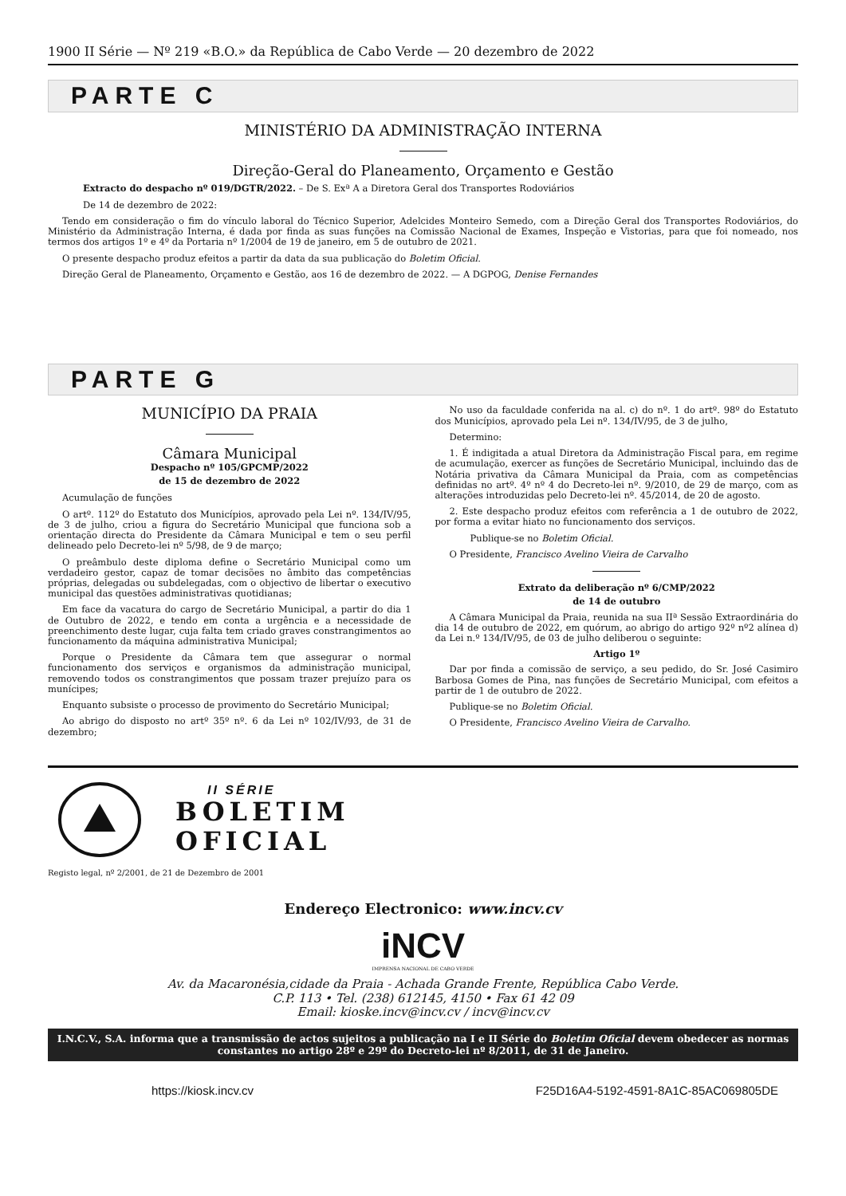1900 II Série — Nº 219 «B.O.» da República de Cabo Verde — 20 dezembro de 2022
PARTE C
MINISTÉRIO DA ADMINISTRAÇÃO INTERNA
Direção-Geral do Planeamento, Orçamento e Gestão
Extracto do despacho nº 019/DGTR/2022. – De S. Exª A a Diretora Geral dos Transportes Rodoviários
De 14 de dezembro de 2022:
Tendo em consideração o fim do vínculo laboral do Técnico Superior, Adelcides Monteiro Semedo, com a Direção Geral dos Transportes Rodoviários, do Ministério da Administração Interna, é dada por finda as suas funções na Comissão Nacional de Exames, Inspeção e Vistorias, para que foi nomeado, nos termos dos artigos 1º e 4º da Portaria nº 1/2004 de 19 de janeiro, em 5 de outubro de 2021.
O presente despacho produz efeitos a partir da data da sua publicação do Boletim Oficial.
Direção Geral de Planeamento, Orçamento e Gestão, aos 16 de dezembro de 2022. — A DGPOG, Denise Fernandes
PARTE G
MUNICÍPIO DA PRAIA
Câmara Municipal
Despacho nº 105/GPCMP/2022
de 15 de dezembro de 2022
Acumulação de funções
O artº. 112º do Estatuto dos Municípios, aprovado pela Lei nº. 134/IV/95, de 3 de julho, criou a figura do Secretário Municipal que funciona sob a orientação directa do Presidente da Câmara Municipal e tem o seu perfil delineado pelo Decreto-lei nº 5/98, de 9 de março;
O preâmbulo deste diploma define o Secretário Municipal como um verdadeiro gestor, capaz de tomar decisões no âmbito das competências próprias, delegadas ou subdelegadas, com o objectivo de libertar o executivo municipal das questões administrativas quotidianas;
Em face da vacatura do cargo de Secretário Municipal, a partir do dia 1 de Outubro de 2022, e tendo em conta a urgência e a necessidade de preenchimento deste lugar, cuja falta tem criado graves constrangimentos ao funcionamento da máquina administrativa Municipal;
Porque o Presidente da Câmara tem que assegurar o normal funcionamento dos serviços e organismos da administração municipal, removendo todos os constrangimentos que possam trazer prejuízo para os munícipes;
Enquanto subsiste o processo de provimento do Secretário Municipal;
Ao abrigo do disposto no artº 35º nº. 6 da Lei nº 102/IV/93, de 31 de dezembro;
No uso da faculdade conferida na al. c) do nº. 1 do artº. 98º do Estatuto dos Municípios, aprovado pela Lei nº. 134/IV/95, de 3 de julho,
Determino:
1. É indigitada a atual Diretora da Administração Fiscal para, em regime de acumulação, exercer as funções de Secretário Municipal, incluindo das de Notária privativa da Câmara Municipal da Praia, com as competências definidas no artº. 4º nº 4 do Decreto-lei nº. 9/2010, de 29 de março, com as alterações introduzidas pelo Decreto-lei nº. 45/2014, de 20 de agosto.
2. Este despacho produz efeitos com referência a 1 de outubro de 2022, por forma a evitar hiato no funcionamento dos serviços.
Publique-se no Boletim Oficial.
O Presidente, Francisco Avelino Vieira de Carvalho
Extrato da deliberação nº 6/CMP/2022
de 14 de outubro
A Câmara Municipal da Praia, reunida na sua IIª Sessão Extraordinária do dia 14 de outubro de 2022, em quórum, ao abrigo do artigo 92º nº2 alínea d) da Lei n.º 134/IV/95, de 03 de julho deliberou o seguinte:
Artigo 1º
Dar por finda a comissão de serviço, a seu pedido, do Sr. José Casimiro Barbosa Gomes de Pina, nas funções de Secretário Municipal, com efeitos a partir de 1 de outubro de 2022.
Publique-se no Boletim Oficial.
O Presidente, Francisco Avelino Vieira de Carvalho.
II SÉRIE
BOLETIM
OFICIAL
Registo legal, nº 2/2001, de 21 de Dezembro de 2001
Endereço Electronico: www.incv.cv
iNCV
IMPRENSA NACIONAL DE CABO VERDE
Av. da Macaronésia,cidade da Praia - Achada Grande Frente, República Cabo Verde.
C.P. 113 • Tel. (238) 612145, 4150 • Fax 61 42 09
Email: kioske.incv@incv.cv / incv@incv.cv
I.N.C.V., S.A. informa que a transmissão de actos sujeitos a publicação na I e II Série do Boletim Oficial devem obedecer as normas constantes no artigo 28º e 29º do Decreto-lei nº 8/2011, de 31 de Janeiro.
https://kiosk.incv.cv F25D16A4-5192-4591-8A1C-85AC069805DE